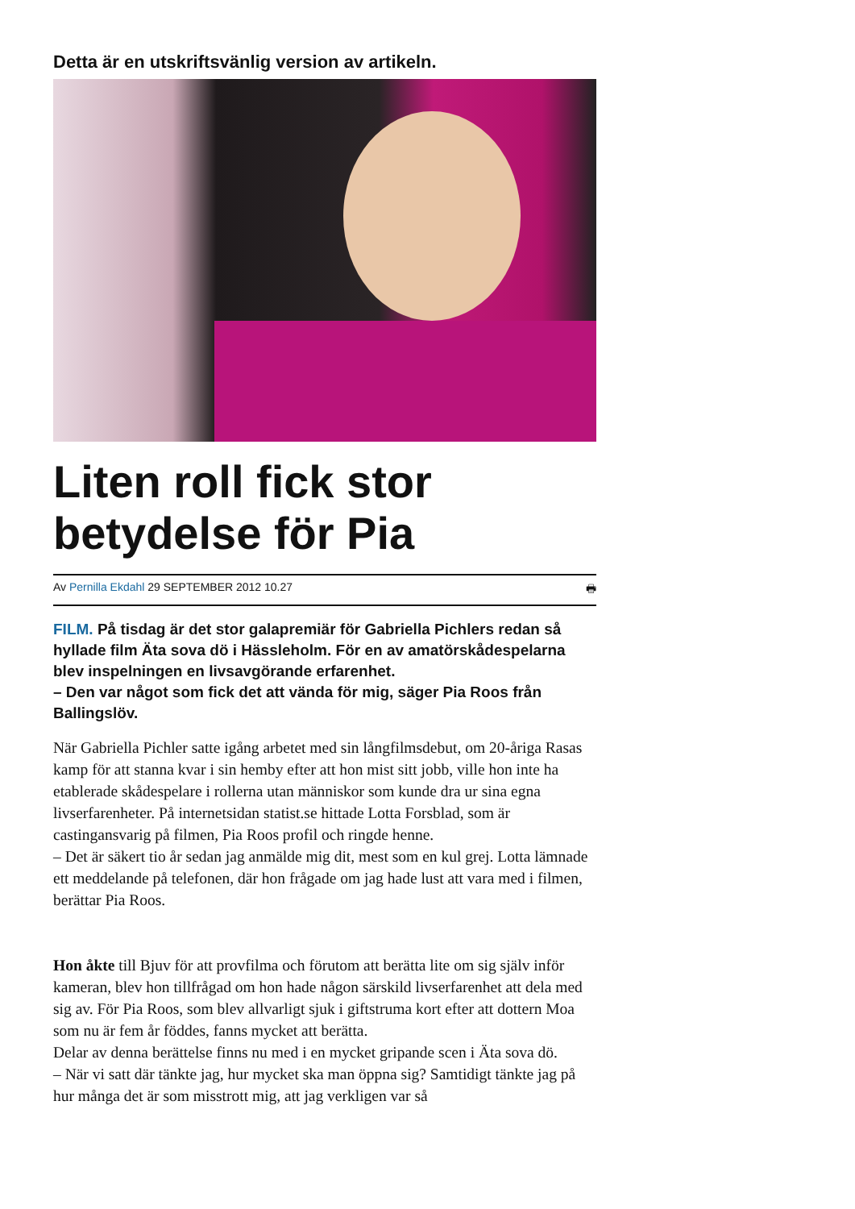Detta är en utskriftsvänlig version av artikeln.
Liten roll fick stor betydelse för Pia
Av Pernilla Ekdahl 29 SEPTEMBER 2012 10.27
🖶
FILM. På tisdag är det stor galapremiär för Gabriella Pichlers redan så hyllade film Äta sova dö i Hässleholm. För en av amatörskådespelarna blev inspelningen en livsavgörande erfarenhet.
– Den var något som fick det att vända för mig, säger Pia Roos från Ballingslöv.
När Gabriella Pichler satte igång arbetet med sin långfilmsdebut, om 20-åriga Rasas kamp för att stanna kvar i sin hemby efter att hon mist sitt jobb, ville hon inte ha etablerade skådespelare i rollerna utan människor som kunde dra ur sina egna livserfarenheter. På internetsidan statist.se hittade Lotta Forsblad, som är castingansvarig på filmen, Pia Roos profil och ringde henne.
– Det är säkert tio år sedan jag anmälde mig dit, mest som en kul grej. Lotta lämnade ett meddelande på telefonen, där hon frågade om jag hade lust att vara med i filmen, berättar Pia Roos.
Hon åkte till Bjuv för att provfilma och förutom att berätta lite om sig själv inför kameran, blev hon tillfrågad om hon hade någon särskild livserfarenhet att dela med sig av. För Pia Roos, som blev allvarligt sjuk i giftstruma kort efter att dottern Moa som nu är fem år föddes, fanns mycket att berätta.
Delar av denna berättelse finns nu med i en mycket gripande scen i Äta sova dö.
– När vi satt där tänkte jag, hur mycket ska man öppna sig? Samtidigt tänkte jag på hur många det är som misstrott mig, att jag verkligen var så